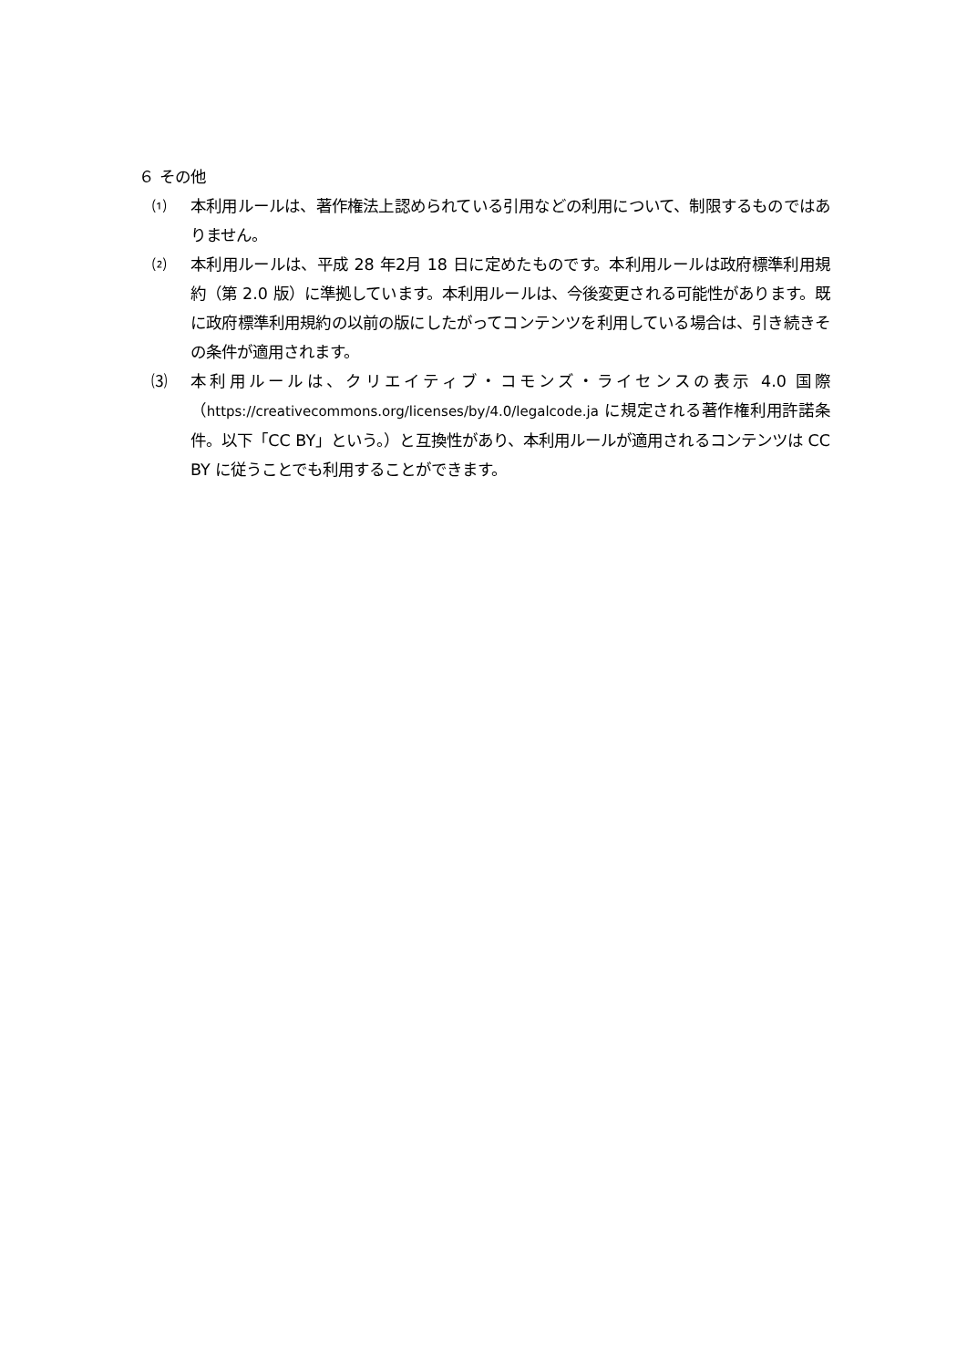６ その他
⑴ 本利用ルールは、著作権法上認められている引用などの利用について、制限するものではありません。
⑵ 本利用ルールは、平成 28 年2月 18 日に定めたものです。本利用ルールは政府標準利用規約（第 2.0 版）に準拠しています。本利用ルールは、今後変更される可能性があります。既に政府標準利用規約の以前の版にしたがってコンテンツを利用している場合は、引き続きその条件が適用されます。
⑶ 本利用ルールは、クリエイティブ・コモンズ・ライセンスの表示 4.0 国際（https://creativecommons.org/licenses/by/4.0/legalcode.ja に規定される著作権利用許諾条件。以下「CC BY」という。）と互換性があり、本利用ルールが適用されるコンテンツは CC BY に従うことでも利用することができます。